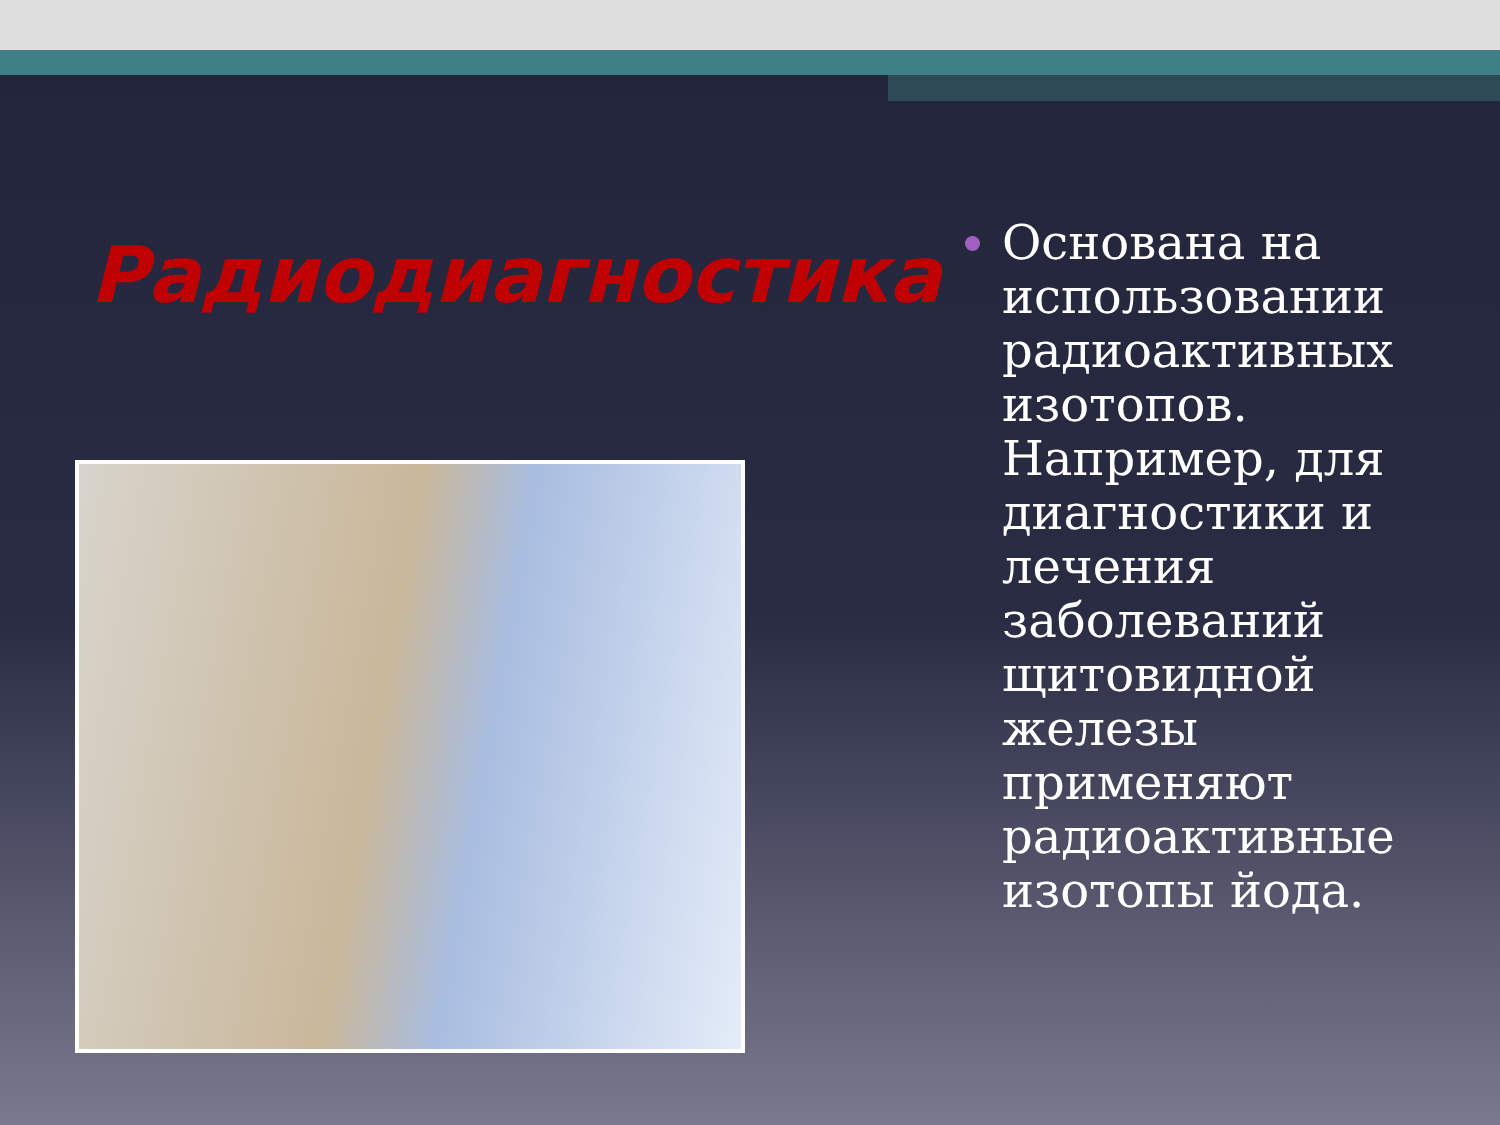Радиодиагностика
Основана на использовании радиоактивных изотопов. Например, для диагностики и лечения заболеваний щитовидной железы применяют радиоактивные изотопы йода.